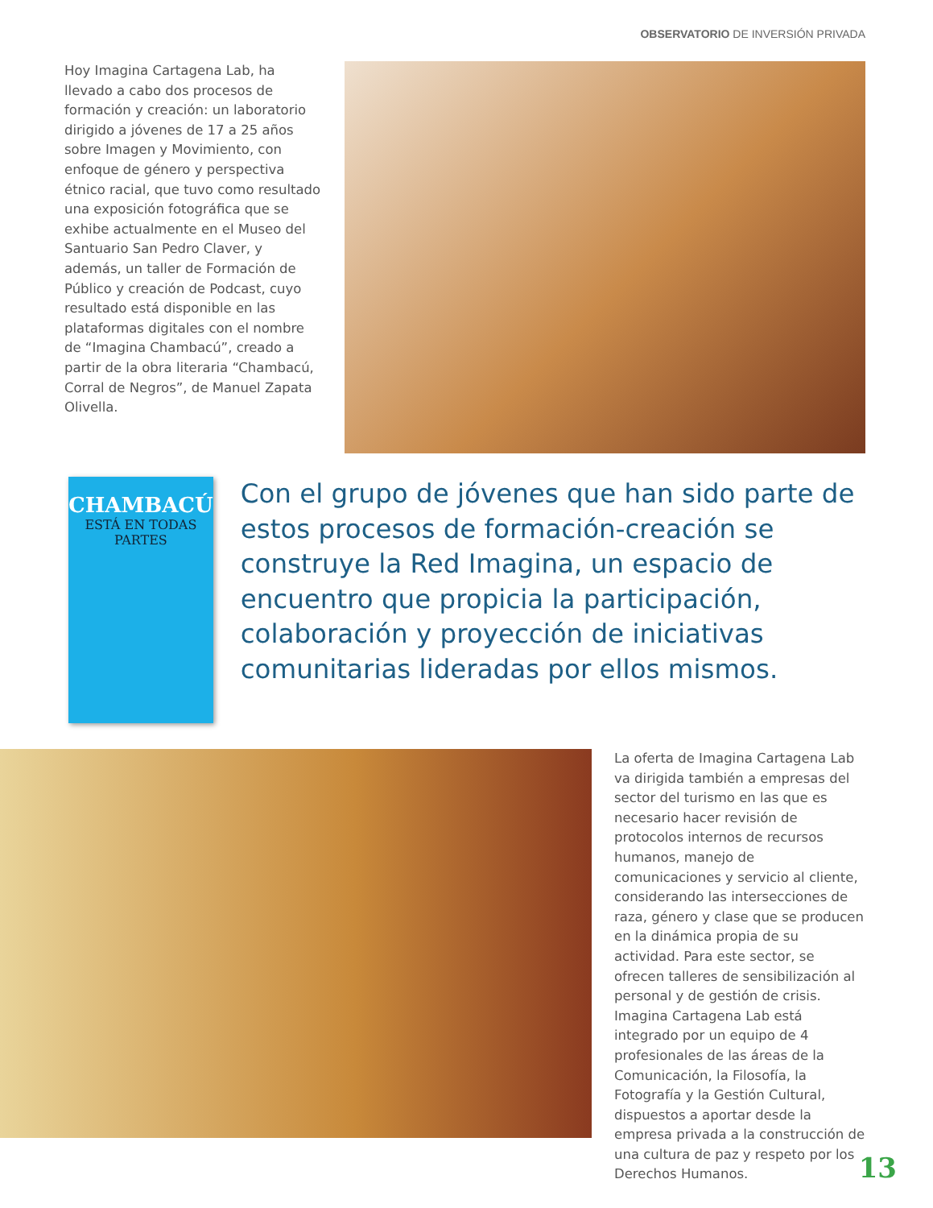OBSERVATORIO DE INVERSIÓN PRIVADA
Hoy Imagina Cartagena Lab, ha llevado a cabo dos procesos de formación y creación: un laboratorio dirigido a jóvenes de 17 a 25 años sobre Imagen y Movimiento, con enfoque de género y perspectiva étnico racial, que tuvo como resultado una exposición fotográfica que se exhibe actualmente en el Museo del Santuario San Pedro Claver, y además, un taller de Formación de Público y creación de Podcast, cuyo resultado está disponible en las plataformas digitales con el nombre de “Imagina Chambacú”, creado a partir de la obra literaria “Chambacú, Corral de Negros”, de Manuel Zapata Olivella.
CHAMBACÚ
ESTÁ EN TODAS PARTES
Con el grupo de jóvenes que han sido parte de estos procesos de formación-creación se construye la Red Imagina, un espacio de encuentro que propicia la participación, colaboración y proyección de iniciativas comunitarias lideradas por ellos mismos.
La oferta de Imagina Cartagena Lab va dirigida también a empresas del sector del turismo en las que es necesario hacer revisión de protocolos internos de recursos humanos, manejo de comunicaciones y servicio al cliente, considerando las intersecciones de raza, género y clase que se producen en la dinámica propia de su actividad. Para este sector, se ofrecen talleres de sensibilización al personal y de gestión de crisis.
Imagina Cartagena Lab está integrado por un equipo de 4 profesionales de las áreas de la Comunicación, la Filosofía, la Fotografía y la Gestión Cultural, dispuestos a aportar desde la empresa privada a la construcción de una cultura de paz y respeto por los Derechos Humanos.
13